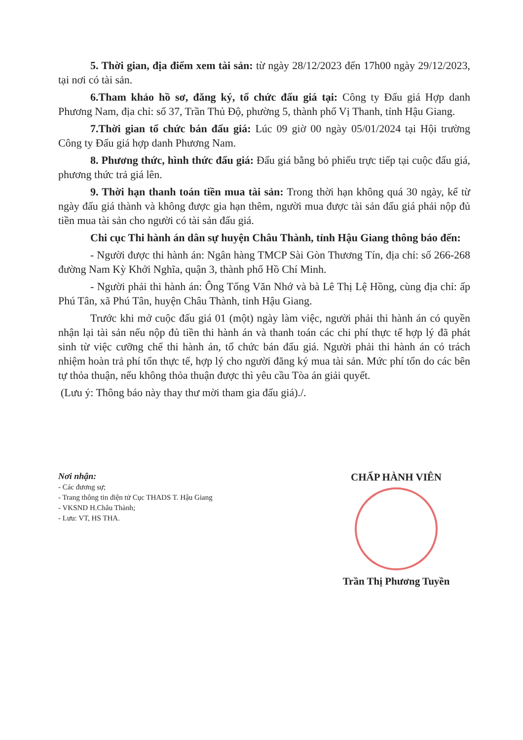5. Thời gian, địa điểm xem tài sản: từ ngày 28/12/2023 đến 17h00 ngày 29/12/2023, tại nơi có tài sản.
6.Tham khảo hồ sơ, đăng ký, tổ chức đấu giá tại: Công ty Đấu giá Hợp danh Phương Nam, địa chỉ: số 37, Trần Thủ Độ, phường 5, thành phố Vị Thanh, tỉnh Hậu Giang.
7.Thời gian tổ chức bán đấu giá: Lúc 09 giờ 00 ngày 05/01/2024 tại Hội trường Công ty Đấu giá hợp danh Phương Nam.
8. Phương thức, hình thức đấu giá: Đấu giá bằng bỏ phiếu trực tiếp tại cuộc đấu giá, phương thức trả giá lên.
9. Thời hạn thanh toán tiền mua tài sản: Trong thời hạn không quá 30 ngày, kể từ ngày đấu giá thành và không được gia hạn thêm, người mua được tài sản đấu giá phải nộp đủ tiền mua tài sản cho người có tài sản đấu giá.
Chi cục Thi hành án dân sự huyện Châu Thành, tỉnh Hậu Giang thông báo đến:
- Người được thi hành án: Ngân hàng TMCP Sài Gòn Thương Tín, địa chỉ: số 266-268 đường Nam Kỳ Khởi Nghĩa, quận 3, thành phố Hồ Chí Minh.
- Người phải thi hành án: Ông Tống Văn Nhớ và bà Lê Thị Lệ Hồng, cùng địa chỉ: ấp Phú Tân, xã Phú Tân, huyện Châu Thành, tỉnh Hậu Giang.
Trước khi mở cuộc đấu giá 01 (một) ngày làm việc, người phải thi hành án có quyền nhận lại tài sản nếu nộp đủ tiền thi hành án và thanh toán các chi phí thực tế hợp lý đã phát sinh từ việc cưỡng chế thi hành án, tổ chức bán đấu giá. Người phải thi hành án có trách nhiệm hoàn trả phí tổn thực tế, hợp lý cho người đăng ký mua tài sản. Mức phí tổn do các bên tự thỏa thuận, nếu không thỏa thuận được thì yêu cầu Tòa án giải quyết.
(Lưu ý: Thông báo này thay thư mời tham gia đấu giá)./.
Nơi nhận:
- Các đương sự;
- Trang thông tin điện tử Cục THADS T. Hậu Giang
- VKSND H.Châu Thành;
- Lưu: VT, HS THA.
CHẤP HÀNH VIÊN
Trần Thị Phương Tuyền